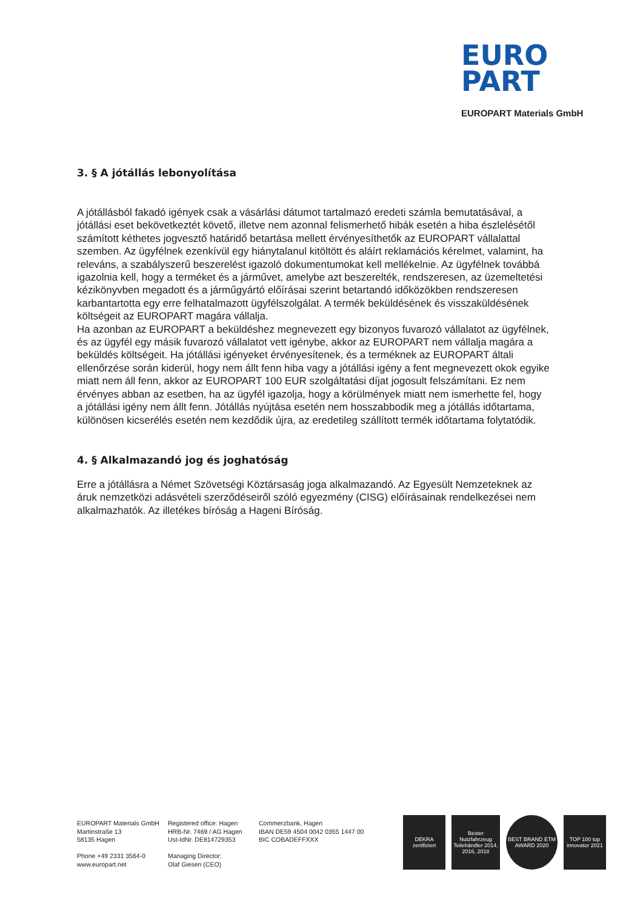EURO
PART
EUROPART Materials GmbH
3. § A jótállás lebonyolítása
A jótállásból fakadó igények csak a vásárlási dátumot tartalmazó eredeti számla bemutatásával, a jótállási eset bekövetkeztét követő, illetve nem azonnal felismerhető hibák esetén a hiba észlelésétől számított kéthetes jogvesztő határidő betartása mellett érvényesíthetők az EUROPART vállalattal szemben. Az ügyfélnek ezenkívül egy hiánytalanul kitöltött és aláírt reklamációs kérelmet, valamint, ha releváns, a szabályszerű beszerelést igazoló dokumentumokat kell mellékelnie. Az ügyfélnek továbbá igazolnia kell, hogy a terméket és a járművet, amelybe azt beszerelték, rendszeresen, az üzemeltetési kézikönyvben megadott és a járműgyártó előírásai szerint betartandó időközökben rendszeresen karbantartotta egy erre felhatalmazott ügyfélszolgálat. A termék beküldésének és visszaküldésének költségeit az EUROPART magára vállalja.
Ha azonban az EUROPART a beküldéshez megnevezett egy bizonyos fuvarozó vállalatot az ügyfélnek, és az ügyfél egy másik fuvarozó vállalatot vett igénybe, akkor az EUROPART nem vállalja magára a beküldés költségeit. Ha jótállási igényeket érvényesítenek, és a terméknek az EUROPART általi ellenőrzése során kiderül, hogy nem állt fenn hiba vagy a jótállási igény a fent megnevezett okok egyike miatt nem áll fenn, akkor az EUROPART 100 EUR szolgáltatási díjat jogosult felszámítani. Ez nem érvényes abban az esetben, ha az ügyfél igazolja, hogy a körülmények miatt nem ismerhette fel, hogy a jótállási igény nem állt fenn. Jótállás nyújtása esetén nem hosszabbodik meg a jótállás időtartama, különösen kicserélés esetén nem kezdődik újra, az eredetileg szállított termék időtartama folytatódik.
4. § Alkalmazandó jog és joghatóság
Erre a jótállásra a Német Szövetségi Köztársaság joga alkalmazandó. Az Egyesült Nemzeteknek az áruk nemzetközi adásvételi szerződéseiről szóló egyezmény (CISG) előírásainak rendelkezései nem alkalmazhatók. Az illetékes bíróság a Hageni Bíróság.
EUROPART Materials GmbH
Martinstraße 13
58135 Hagen
Phone +49 2331 3564-0
www.europart.net
Registered office: Hagen
HRB-Nr. 7469 / AG Hagen
Ust-IdNr. DE814729353
Managing Director:
Olaf Giesen (CEO)
Commerzbank, Hagen
IBAN DE59 4504 0042 0355 1447 00
BIC COBADEFFXXX
DEKRA zertifiziert
Bester Nutzfahrzeug Teilehändler 2014, 2016, 2018
BEST BRAND ETM AWARD 2020
TOP 100 top innovator 2021